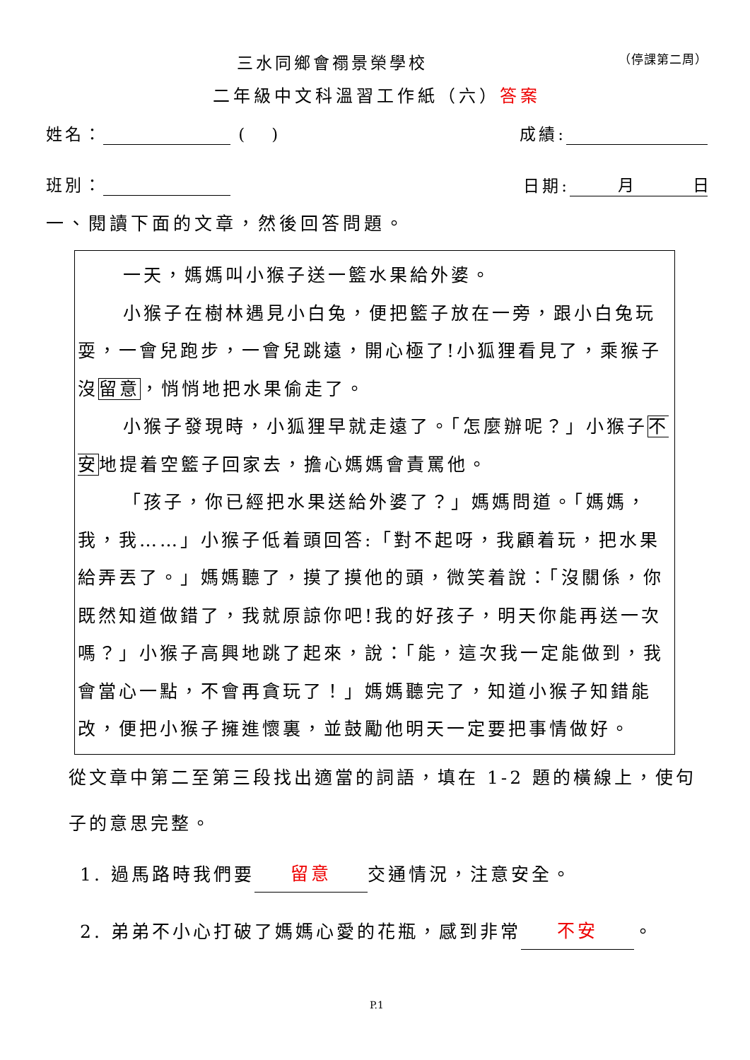三水同鄉會禤景榮學校 （停課第二周）
二年級中文科溫習工作紙（六）答案
姓名： ( ) 成績:
班別： 日期: 月 日
一、閱讀下面的文章，然後回答問題。
一天，媽媽叫小猴子送一籃水果給外婆。
小猴子在樹林遇見小白兔，便把籃子放在一旁，跟小白兔玩耍，一會兒跑步，一會兒跳遠，開心極了!小狐狸看見了，乘猴子沒留意，悄悄地把水果偷走了。
小猴子發現時，小狐狸早就走遠了。「怎麼辦呢？」小猴子不安地提着空籃子回家去，擔心媽媽會責罵他。
「孩子，你已經把水果送給外婆了？」媽媽問道。「媽媽，我，我……」小猴子低着頭回答:「對不起呀，我顧着玩，把水果給弄丟了。」媽媽聽了，摸了摸他的頭，微笑着說：「沒關係，你既然知道做錯了，我就原諒你吧!我的好孩子，明天你能再送一次嗎？」小猴子高興地跳了起來，說：「能，這次我一定能做到，我會當心一點，不會再貪玩了！」媽媽聽完了，知道小猴子知錯能改，便把小猴子擁進懷裏，並鼓勵他明天一定要把事情做好。
從文章中第二至第三段找出適當的詞語，填在 1-2 題的橫線上，使句子的意思完整。
1. 過馬路時我們要 留意 交通情況，注意安全。
2. 弟弟不小心打破了媽媽心愛的花瓶，感到非常 不安 。
P.1